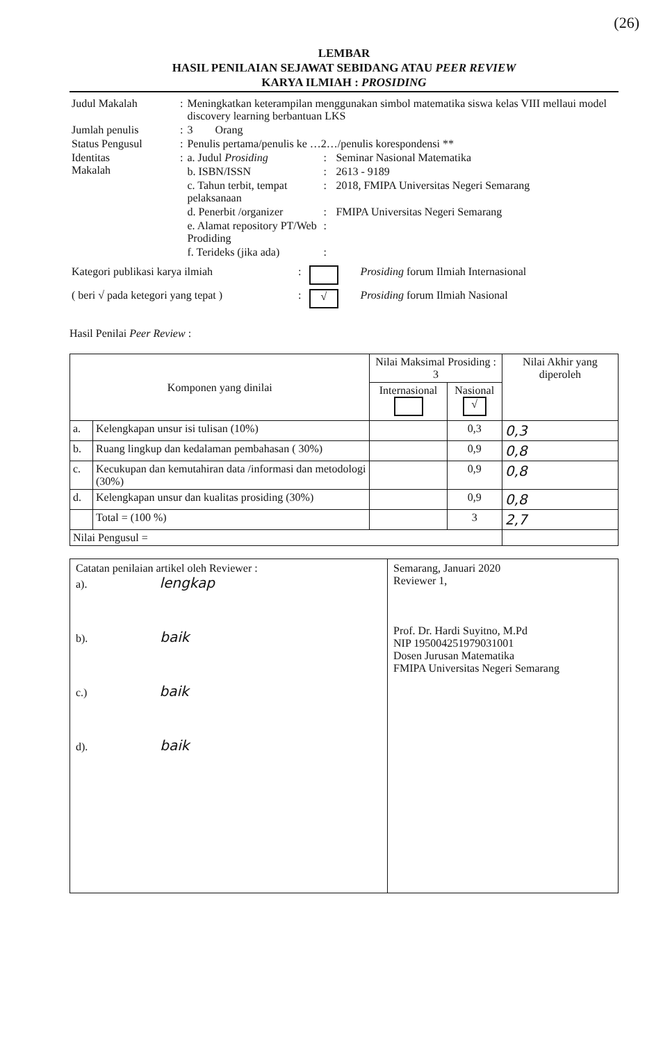(26)
LEMBAR
HASIL PENILAIAN SEJAWAT SEBIDANG ATAU PEER REVIEW
KARYA ILMIAH : PROSIDING
| Judul Makalah | : | Meningkatkan keterampilan menggunakan simbol matematika siswa kelas VIII mellaui model discovery learning berbantuan LKS | | |
| Jumlah penulis | : | 3 Orang | | |
| Status Pengusul | : | Penulis pertama/penulis ke …2…/penulis korespondensi ** | | |
| Identitas Makalah | : | a. Judul Prosiding | : | Seminar Nasional Matematika |
| | | b. ISBN/ISSN | : | 2613 - 9189 |
| | | c. Tahun terbit, tempat pelaksanaan | : | 2018, FMIPA Universitas Negeri Semarang |
| | | d. Penerbit /organizer | : | FMIPA Universitas Negeri Semarang |
| | | e. Alamat repository PT/Web Prodiding | : | |
| | | f. Terideks (jika ada) | : | |
| Kategori publikasi karya ilmiah | : | | Prosiding forum Ilmiah Internasional |
| ( beri √ pada ketegori yang tepat ) | : | √ | Prosiding forum Ilmiah Nasional |
Hasil Penilai Peer Review :
| Komponen yang dinilai | | Nilai Maksimal Prosiding : 3 | | Nilai Akhir yang diperoleh |
| --- | --- | --- | --- | --- |
| | | Internasional | Nasional √ | |
| a. | Kelengkapan unsur isi tulisan (10%) | | 0,3 | 0,3 |
| b. | Ruang lingkup dan kedalaman pembahasan ( 30%) | | 0,9 | 0,8 |
| c. | Kecukupan dan kemutahiran data /informasi dan metodologi (30%) | | 0,9 | 0,8 |
| d. | Kelengkapan unsur dan kualitas prosiding (30%) | | 0,9 | 0,8 |
| | Total = (100 %) | | 3 | 2,7 |
| Nilai Pengusul = | | | | |
Catatan penilaian artikel oleh Reviewer :
a). lengkap
b). baik
c.) baik
d). baik
Semarang, Januari 2020
Reviewer 1,
Prof. Dr. Hardi Suyitno, M.Pd
NIP 195004251979031001
Dosen Jurusan Matematika
FMIPA Universitas Negeri Semarang